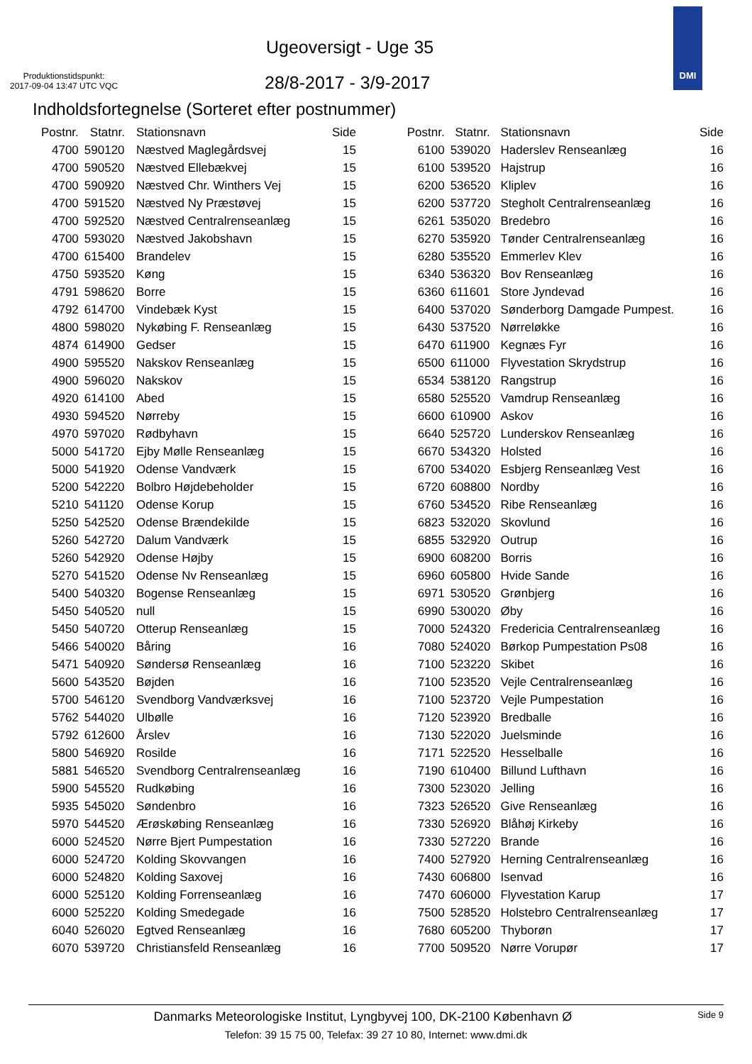Ugeoversigt - Uge 35
Produktionstidspunkt:
2017-09-04 13:47 UTC VQC
28/8-2017 - 3/9-2017
DMI
Indholdsfortegnelse (Sorteret efter postnummer)
| Postnr. | Statnr. | Stationsnavn | Side |
| --- | --- | --- | --- |
| 4700 | 590120 | Næstved Maglegårdsvej | 15 |
| 4700 | 590520 | Næstved Ellebækvej | 15 |
| 4700 | 590920 | Næstved Chr. Winthers Vej | 15 |
| 4700 | 591520 | Næstved Ny Præstøvej | 15 |
| 4700 | 592520 | Næstved Centralrenseanlæg | 15 |
| 4700 | 593020 | Næstved Jakobshavn | 15 |
| 4700 | 615400 | Brandelev | 15 |
| 4750 | 593520 | Køng | 15 |
| 4791 | 598620 | Borre | 15 |
| 4792 | 614700 | Vindebæk Kyst | 15 |
| 4800 | 598020 | Nykøbing F. Renseanlæg | 15 |
| 4874 | 614900 | Gedser | 15 |
| 4900 | 595520 | Nakskov Renseanlæg | 15 |
| 4900 | 596020 | Nakskov | 15 |
| 4920 | 614100 | Abed | 15 |
| 4930 | 594520 | Nørreby | 15 |
| 4970 | 597020 | Rødbyhavn | 15 |
| 5000 | 541720 | Ejby Mølle Renseanlæg | 15 |
| 5000 | 541920 | Odense Vandværk | 15 |
| 5200 | 542220 | Bolbro Højdebeholder | 15 |
| 5210 | 541120 | Odense Korup | 15 |
| 5250 | 542520 | Odense Brændekilde | 15 |
| 5260 | 542720 | Dalum Vandværk | 15 |
| 5260 | 542920 | Odense Højby | 15 |
| 5270 | 541520 | Odense Nv Renseanlæg | 15 |
| 5400 | 540320 | Bogense Renseanlæg | 15 |
| 5450 | 540520 | null | 15 |
| 5450 | 540720 | Otterup Renseanlæg | 15 |
| 5466 | 540020 | Båring | 16 |
| 5471 | 540920 | Søndersø Renseanlæg | 16 |
| 5600 | 543520 | Bøjden | 16 |
| 5700 | 546120 | Svendborg Vandværksvej | 16 |
| 5762 | 544020 | Ulbølle | 16 |
| 5792 | 612600 | Årslev | 16 |
| 5800 | 546920 | Rosilde | 16 |
| 5881 | 546520 | Svendborg Centralrenseanlæg | 16 |
| 5900 | 545520 | Rudkøbing | 16 |
| 5935 | 545020 | Søndenbro | 16 |
| 5970 | 544520 | Ærøskøbing Renseanlæg | 16 |
| 6000 | 524520 | Nørre Bjert Pumpestation | 16 |
| 6000 | 524720 | Kolding Skovvangen | 16 |
| 6000 | 524820 | Kolding Saxovej | 16 |
| 6000 | 525120 | Kolding Forrenseanlæg | 16 |
| 6000 | 525220 | Kolding Smedegade | 16 |
| 6040 | 526020 | Egtved Renseanlæg | 16 |
| 6070 | 539720 | Christiansfeld Renseanlæg | 16 |
| Postnr. | Statnr. | Stationsnavn | Side |
| --- | --- | --- | --- |
| 6100 | 539020 | Haderslev Renseanlæg | 16 |
| 6100 | 539520 | Hajstrup | 16 |
| 6200 | 536520 | Kliplev | 16 |
| 6200 | 537720 | Stegholt Centralrenseanlæg | 16 |
| 6261 | 535020 | Bredebro | 16 |
| 6270 | 535920 | Tønder Centralrenseanlæg | 16 |
| 6280 | 535520 | Emmerlev Klev | 16 |
| 6340 | 536320 | Bov Renseanlæg | 16 |
| 6360 | 611601 | Store Jyndevad | 16 |
| 6400 | 537020 | Sønderborg Damgade Pumpest. | 16 |
| 6430 | 537520 | Nørreløkke | 16 |
| 6470 | 611900 | Kegnæs Fyr | 16 |
| 6500 | 611000 | Flyvestation Skrydstrup | 16 |
| 6534 | 538120 | Rangstrup | 16 |
| 6580 | 525520 | Vamdrup Renseanlæg | 16 |
| 6600 | 610900 | Askov | 16 |
| 6640 | 525720 | Lunderskov Renseanlæg | 16 |
| 6670 | 534320 | Holsted | 16 |
| 6700 | 534020 | Esbjerg Renseanlæg Vest | 16 |
| 6720 | 608800 | Nordby | 16 |
| 6760 | 534520 | Ribe Renseanlæg | 16 |
| 6823 | 532020 | Skovlund | 16 |
| 6855 | 532920 | Outrup | 16 |
| 6900 | 608200 | Borris | 16 |
| 6960 | 605800 | Hvide Sande | 16 |
| 6971 | 530520 | Grønbjerg | 16 |
| 6990 | 530020 | Øby | 16 |
| 7000 | 524320 | Fredericia Centralrenseanlæg | 16 |
| 7080 | 524020 | Børkop Pumpestation Ps08 | 16 |
| 7100 | 523220 | Skibet | 16 |
| 7100 | 523520 | Vejle Centralrenseanlæg | 16 |
| 7100 | 523720 | Vejle Pumpestation | 16 |
| 7120 | 523920 | Bredballe | 16 |
| 7130 | 522020 | Juelsminde | 16 |
| 7171 | 522520 | Hesselballe | 16 |
| 7190 | 610400 | Billund Lufthavn | 16 |
| 7300 | 523020 | Jelling | 16 |
| 7323 | 526520 | Give Renseanlæg | 16 |
| 7330 | 526920 | Blåhøj Kirkeby | 16 |
| 7330 | 527220 | Brande | 16 |
| 7400 | 527920 | Herning Centralrenseanlæg | 16 |
| 7430 | 606800 | Isenvad | 16 |
| 7470 | 606000 | Flyvestation Karup | 17 |
| 7500 | 528520 | Holstebro Centralrenseanlæg | 17 |
| 7680 | 605200 | Thyborøn | 17 |
| 7700 | 509520 | Nørre Vorupør | 17 |
Danmarks Meteorologiske Institut, Lyngbyvej 100, DK-2100 København Ø Side 9
Telefon: 39 15 75 00, Telefax: 39 27 10 80, Internet: www.dmi.dk